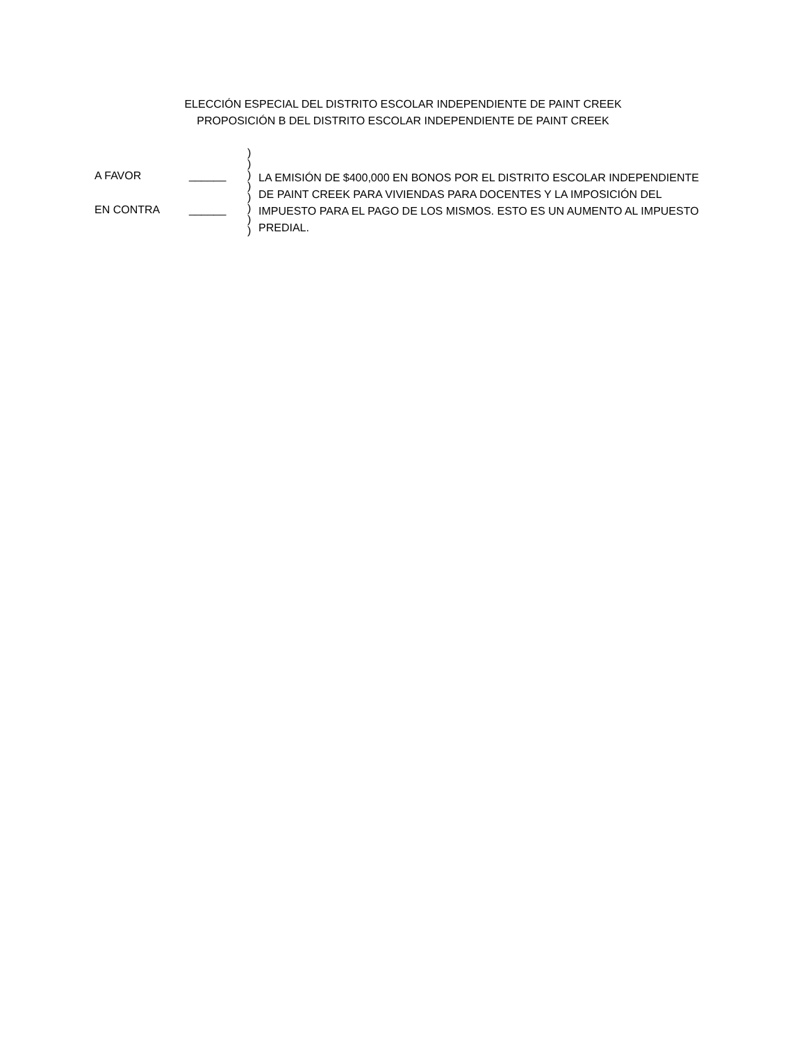ELECCIÓN ESPECIAL DEL DISTRITO ESCOLAR INDEPENDIENTE DE PAINT CREEK
PROPOSICIÓN B DEL DISTRITO ESCOLAR INDEPENDIENTE DE PAINT CREEK
A FAVOR ______
EN CONTRA ______
)
)
)
)
)
)
)
)
LA EMISIÓN DE $400,000 EN BONOS POR EL DISTRITO ESCOLAR INDEPENDIENTE DE PAINT CREEK PARA VIVIENDAS PARA DOCENTES Y LA IMPOSICIÓN DEL IMPUESTO PARA EL PAGO DE LOS MISMOS. ESTO ES UN AUMENTO AL IMPUESTO PREDIAL.